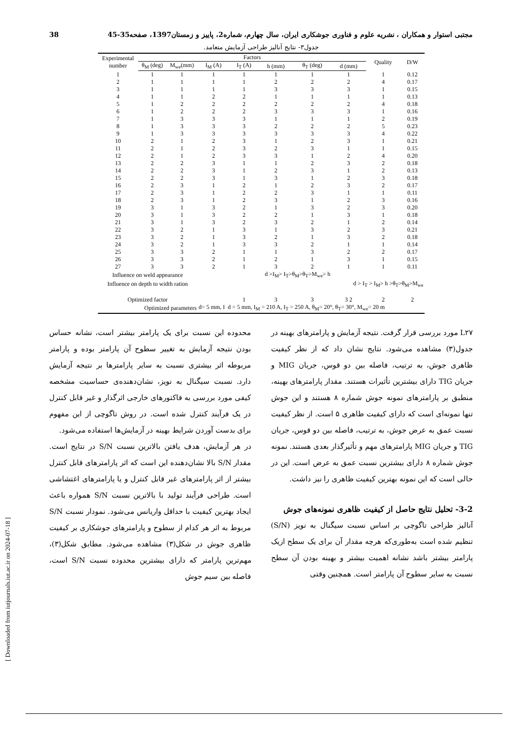38 مجتبی استوار و همکاران ، نشریه علوم و فناوری جوشکاری ایران، سال چهارم، شماره2، پاییز و زمستان1397، صفحه35-45
جدول۳- نتایج آنالیز طراحی آزمایش متعامد.
| Experimental number | Factors | | | | | | | Quality | D/W |
| --- | --- | --- | --- | --- | --- | --- | --- | --- | --- |
| | θ<sub>M</sub> (deg) | M<sub>we</sub>(mm) | I<sub>M</sub> (A) | I<sub>T</sub> (A) | h (mm) | θ<sub>T</sub> (deg) | d (mm) | | |
| 1 | 1 | 1 | 1 | 1 | 1 | 1 | 1 | 1 | 0.12 |
| 2 | 1 | 1 | 1 | 1 | 2 | 2 | 2 | 4 | 0.17 |
| 3 | 1 | 1 | 1 | 1 | 3 | 3 | 3 | 1 | 0.15 |
| 4 | 1 | 1 | 2 | 2 | 1 | 1 | 1 | 1 | 0.13 |
| 5 | 1 | 2 | 2 | 2 | 2 | 2 | 2 | 4 | 0.18 |
| 6 | 1 | 2 | 2 | 2 | 3 | 3 | 3 | 1 | 0.16 |
| 7 | 1 | 3 | 3 | 3 | 1 | 1 | 1 | 2 | 0.19 |
| 8 | 1 | 3 | 3 | 3 | 2 | 2 | 2 | 5 | 0.23 |
| 9 | 1 | 3 | 3 | 3 | 3 | 3 | 3 | 4 | 0.22 |
| 10 | 2 | 1 | 2 | 3 | 1 | 2 | 3 | 1 | 0.21 |
| 11 | 2 | 1 | 2 | 3 | 2 | 3 | 1 | 1 | 0.15 |
| 12 | 2 | 1 | 2 | 3 | 3 | 1 | 2 | 4 | 0.20 |
| 13 | 2 | 2 | 3 | 1 | 1 | 2 | 3 | 2 | 0.18 |
| 14 | 2 | 2 | 3 | 1 | 2 | 3 | 1 | 2 | 0.13 |
| 15 | 2 | 2 | 3 | 1 | 3 | 1 | 2 | 3 | 0.18 |
| 16 | 2 | 3 | 1 | 2 | 1 | 2 | 3 | 2 | 0.17 |
| 17 | 2 | 3 | 1 | 2 | 2 | 3 | 1 | 1 | 0.11 |
| 18 | 2 | 3 | 1 | 2 | 3 | 1 | 2 | 3 | 0.16 |
| 19 | 3 | 1 | 3 | 2 | 1 | 3 | 2 | 3 | 0.20 |
| 20 | 3 | 1 | 3 | 2 | 2 | 1 | 3 | 1 | 0.18 |
| 21 | 3 | 1 | 3 | 2 | 3 | 2 | 1 | 2 | 0.14 |
| 22 | 3 | 2 | 1 | 3 | 1 | 3 | 2 | 3 | 0.21 |
| 23 | 3 | 2 | 1 | 3 | 2 | 1 | 3 | 2 | 0.18 |
| 24 | 3 | 2 | 1 | 3 | 3 | 2 | 1 | 1 | 0.14 |
| 25 | 3 | 3 | 2 | 1 | 1 | 3 | 2 | 2 | 0.17 |
| 26 | 3 | 3 | 2 | 1 | 2 | 1 | 3 | 1 | 0.15 |
| 27 | 3 | 3 | 2 | 1 | 3 | 2 | 1 | 1 | 0.11 |
| Influence on weld appearance | | | | d >I<sub>M</sub>> I<sub>T</sub>>θ<sub>M</sub>>θ<sub>T</sub>>M<sub>we</sub>> h | | | | | |
| Influence on depth to width ration | | | | | | d > I<sub>T</sub> > I<sub>M</sub>> h >θ<sub>T</sub>>θ<sub>M</sub>>M<sub>we</sub> | | | |
| Optimized factor | | | | 1 | 3 | 3 | 3 2 | 2 | 2 |
| Optimized parameters | | | d= 5 mm, I d = 5 mm, I<sub>M</sub> = 210 A, I<sub>T</sub> = 250 A, θ<sub>M</sub>= 20°, θ<sub>T</sub>= 30°, M<sub>we</sub>= 20 m | | | | | | |
L۲۷ مورد بررسی قرار گرفت. نتیجه آزمایش و پارامترهای بهینه در جدول(۳) مشاهده می‌شود. نتایج نشان داد که از نظر کیفیت ظاهری جوش، به ترتیب، فاصله بین دو قوس، جریان MIG و جریان TIG دارای بیشترین تأثیرات هستند. مقدار پارامترهای بهینه، منطبق بر پارامترهای نمونه جوش شماره ۸ هستند و این جوش تنها نمونه‌ای است که دارای کیفیت ظاهری ۵ است. از نظر کیفیت نسبت عمق به عرض جوش، به ترتیب، فاصله بین دو قوس، جریان TIG و جریان MIG پارامترهای مهم و تأثیرگذار بعدی هستند. نمونه جوش شماره ۸ دارای بیشترین نسبت عمق به عرض است. این در حالی است که این نمونه بهترین کیفیت ظاهری را نیز داشت.
3-2- تحلیل نتایج حاصل از کیفیت ظاهری نمونه‌های جوش
آنالیز طراحی تاگوچی بر اساس نسبت سیگنال به نویز (S/N) تنظیم شده است به‌طوری‌که هرچه مقدار آن برای یک سطح ازیک پارامتر بیشتر باشد نشانه اهمیت بیشتر و بهینه بودن آن سطح نسبت به سایر سطوح آن پارامتر است. همچنین وقتی
محدوده این نسبت برای یک پارامتر بیشتر است، نشانه حساس بودن نتیجه آزمایش به تغییر سطوح آن پارامتر بوده و پارامتر مربوطه اثر بیشتری نسبت به سایر پارامترها بر نتیجه آزمایش دارد. نسبت سیگنال به نویز، نشان‌دهنده‌ی حساسیت مشخصه کیفی مورد بررسی به فاکتورهای خارجی اثرگذار و غیر قابل کنترل در یک فرآیند کنترل شده است. در روش تاگوچی از این مفهوم برای بدست آوردن شرایط بهینه در آزمایش‌ها استفاده می‌شود.
در هر آزمایش، هدف یافتن بالاترین نسبت S/N در نتایج است. مقدار S/N بالا نشان‌دهنده این است که اثر پارامترهای قابل کنترل بیشتر از اثر پارامترهای غیر قابل کنترل و یا پارامترهای اغتشاشی است. طراحی فرآیند تولید با بالاترین نسبت S/N همواره باعث ایجاد بهترین کیفیت با حداقل واریانس می‌شود. نمودار نسبت S/N مربوط به اثر هر کدام از سطوح و پارامترهای جوشکاری بر کیفیت ظاهری جوش در شکل(۳) مشاهده می‌شود. مطابق شکل(۳)، مهم‌ترین پارامتر که دارای بیشترین محدوده نسبت S/N است، فاصله بین سیم جوش
[ Downloaded from iutjournals.iut.ac.ir on 2024-07-18 ]